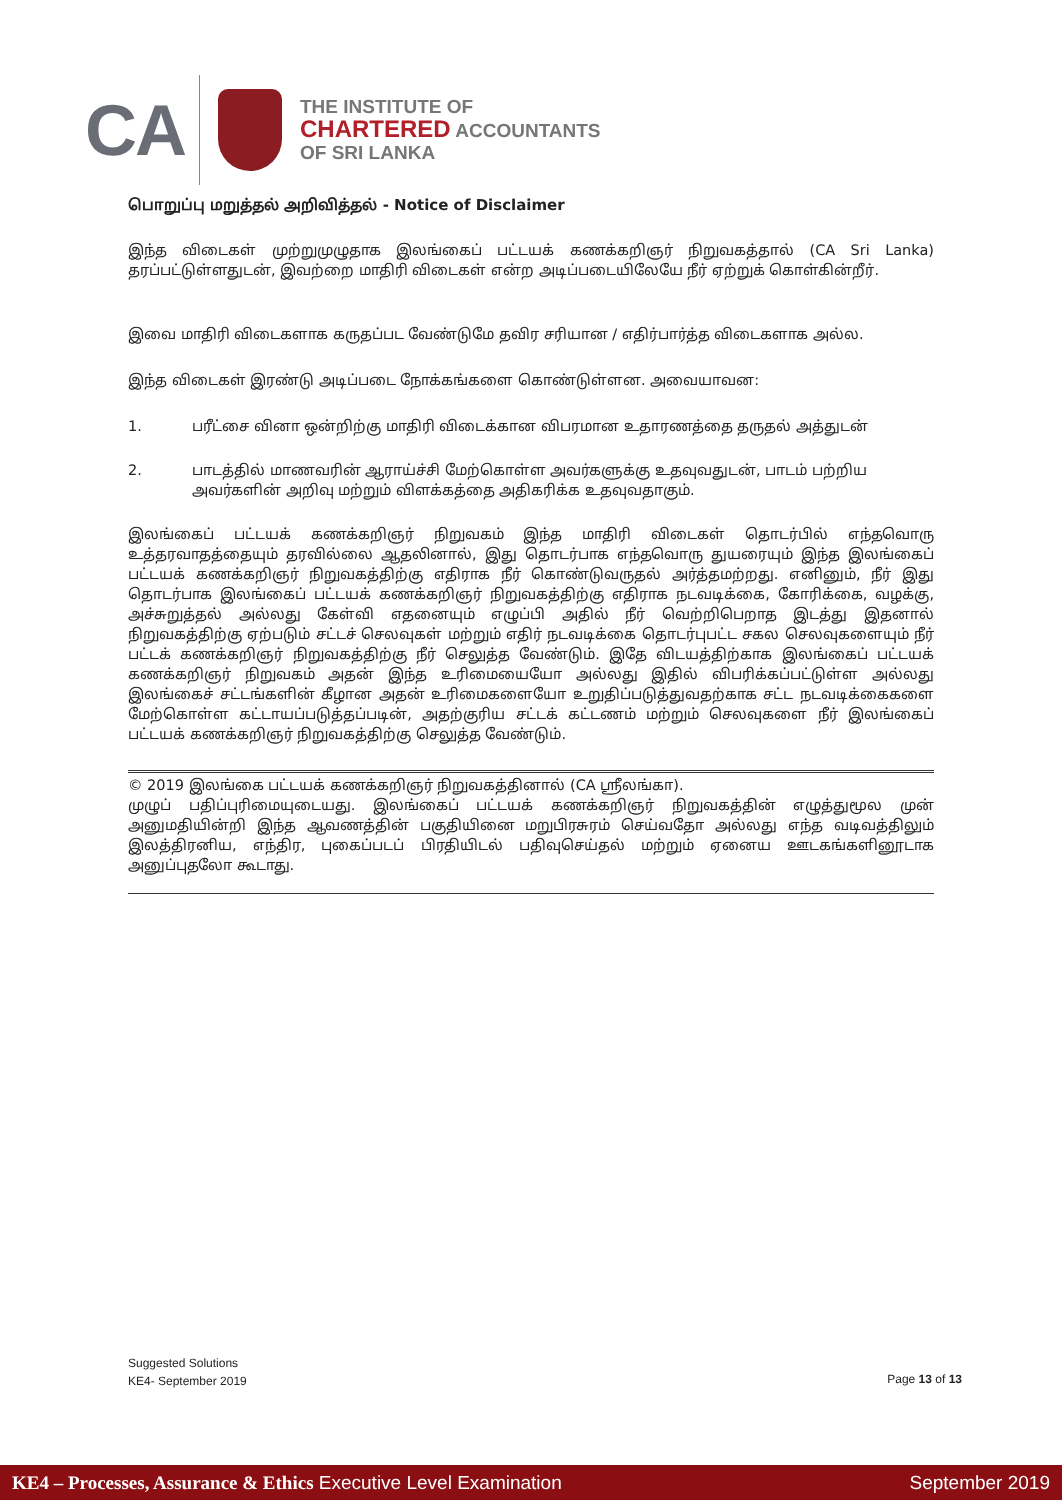CA
THE INSTITUTE OF
CHARTERED ACCOUNTANTS
OF SRI LANKA
பொறுப்பு மறுத்தல் அறிவித்தல் - Notice of Disclaimer
இந்த விடைகள் முற்றுமுழுதாக இலங்கைப் பட்டயக் கணக்கறிஞர் நிறுவகத்தால் (CA Sri Lanka) தரப்பட்டுள்ளதுடன், இவற்றை மாதிரி விடைகள் என்ற அடிப்படையிலேயே நீர் ஏற்றுக் கொள்கின்றீர்.
இவை மாதிரி விடைகளாக கருதப்பட வேண்டுமே தவிர சரியான / எதிர்பார்த்த விடைகளாக அல்ல.
இந்த விடைகள் இரண்டு அடிப்படை நோக்கங்களை கொண்டுள்ளன. அவையாவன:
1. பரீட்சை வினா ஒன்றிற்கு மாதிரி விடைக்கான விபரமான உதாரணத்தை தருதல் அத்துடன்
2. பாடத்தில் மாணவரின் ஆராய்ச்சி மேற்கொள்ள அவர்களுக்கு உதவுவதுடன், பாடம் பற்றிய அவர்களின் அறிவு மற்றும் விளக்கத்தை அதிகரிக்க உதவுவதாகும்.
இலங்கைப் பட்டயக் கணக்கறிஞர் நிறுவகம் இந்த மாதிரி விடைகள் தொடர்பில் எந்தவொரு உத்தரவாதத்தையும் தரவில்லை ஆதலினால், இது தொடர்பாக எந்தவொரு துயரையும் இந்த இலங்கைப் பட்டயக் கணக்கறிஞர் நிறுவகத்திற்கு எதிராக நீர் கொண்டுவருதல் அர்த்தமற்றது. எனினும், நீர் இது தொடர்பாக இலங்கைப் பட்டயக் கணக்கறிஞர் நிறுவகத்திற்கு எதிராக நடவடிக்கை, கோரிக்கை, வழக்கு, அச்சுறுத்தல் அல்லது கேள்வி எதனையும் எழுப்பி அதில் நீர் வெற்றிபெறாத இடத்து இதனால் நிறுவகத்திற்கு ஏற்படும் சட்டச் செலவுகள் மற்றும் எதிர் நடவடிக்கை தொடர்புபட்ட சகல செலவுகளையும் நீர் பட்டக் கணக்கறிஞர் நிறுவகத்திற்கு நீர் செலுத்த வேண்டும். இதே விடயத்திற்காக இலங்கைப் பட்டயக் கணக்கறிஞர் நிறுவகம் அதன் இந்த உரிமையையோ அல்லது இதில் விபரிக்கப்பட்டுள்ள அல்லது இலங்கைச் சட்டங்களின் கீழான அதன் உரிமைகளையோ உறுதிப்படுத்துவதற்காக சட்ட நடவடிக்கைகளை மேற்கொள்ள கட்டாயப்படுத்தப்படின், அதற்குரிய சட்டக் கட்டணம் மற்றும் செலவுகளை நீர் இலங்கைப் பட்டயக் கணக்கறிஞர் நிறுவகத்திற்கு செலுத்த வேண்டும்.
© 2019 இலங்கை பட்டயக் கணக்கறிஞர் நிறுவகத்தினால் (CA ஸ்ரீலங்கா).
முழுப் பதிப்புரிமையுடையது. இலங்கைப் பட்டயக் கணக்கறிஞர் நிறுவகத்தின் எழுத்துமூல முன் அனுமதியின்றி இந்த ஆவணத்தின் பகுதியினை மறுபிரசுரம் செய்வதோ அல்லது எந்த வடிவத்திலும் இலத்திரனிய, எந்திர, புகைப்படப் பிரதியிடல் பதிவுசெய்தல் மற்றும் ஏனைய ஊடகங்களினூடாக அனுப்புதலோ கூடாது.
Suggested Solutions
KE4- September 2019
Page 13 of 13
KE4 – Processes, Assurance & Ethics Executive Level Examination September 2019